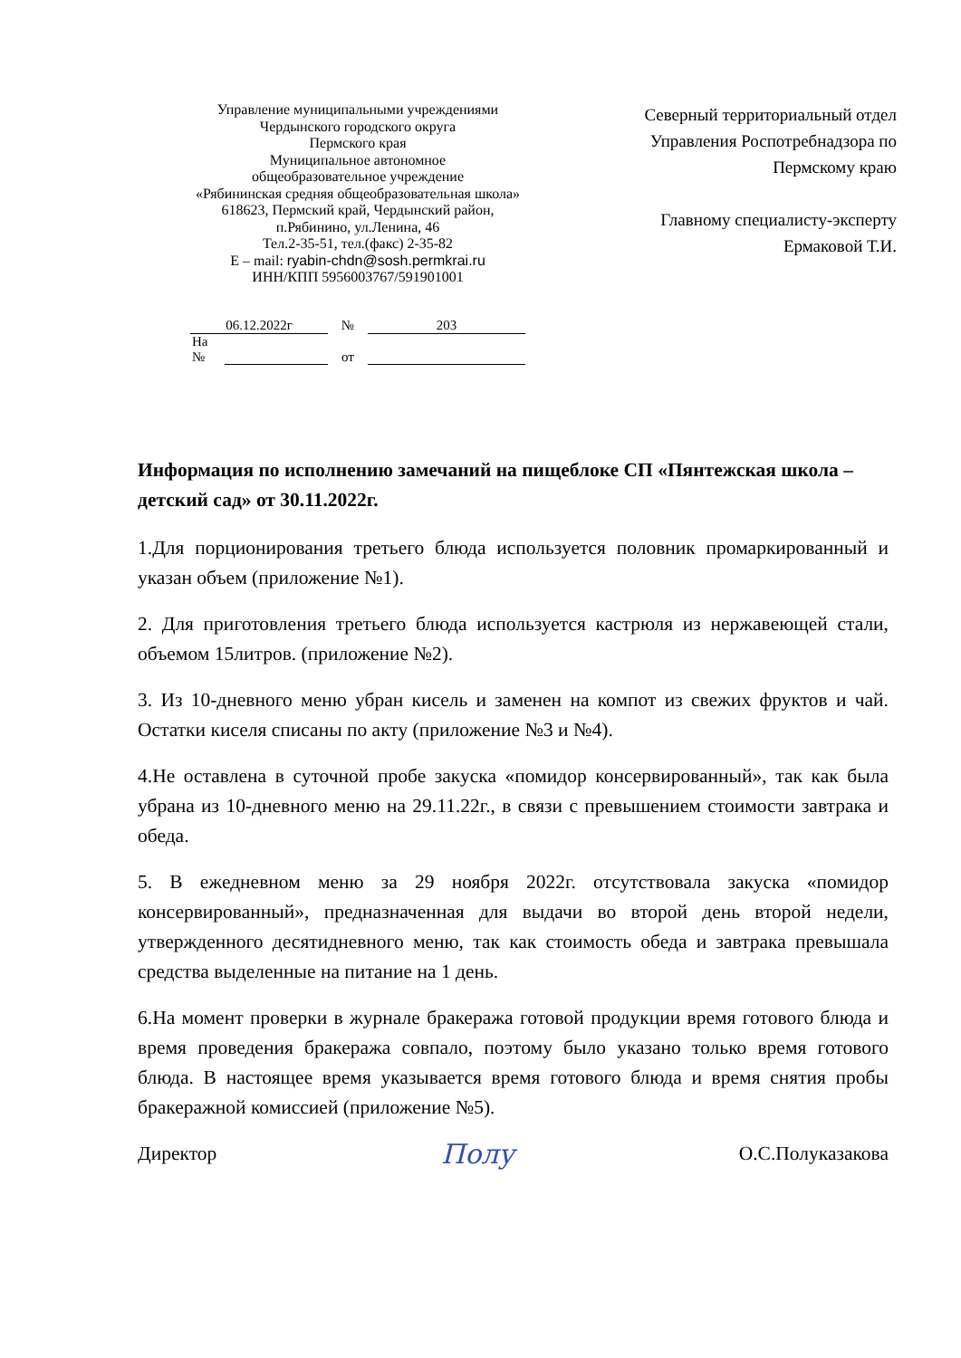Управление муниципальными учреждениями
Чердынского городского округа
Пермского края
Муниципальное автономное
общеобразовательное учреждение
«Рябининская средняя общеобразовательная школа»
618623, Пермский край, Чердынский район,
п.Рябинино, ул.Ленина, 46
Тел.2-35-51, тел.(факс) 2-35-82
E – mail: ryabin-chdn@sosh.permkrai.ru
ИНН/КПП 5956003767/591901001
Северный территориальный отдел
Управления Роспотребнадзора по
Пермскому краю
Главному специалисту-эксперту
Ермаковой Т.И.
| 06.12.2022г | | № | 203 |
| На № | | от | |
Информация по исполнению замечаний на пищеблоке СП «Пянтежская школа – детский сад» от 30.11.2022г.
1.Для порционирования третьего блюда используется половник промаркированный и указан объем (приложение №1).
2. Для приготовления третьего блюда используется кастрюля из нержавеющей стали, объемом 15литров. (приложение №2).
3. Из 10-дневного меню убран кисель и заменен на компот из свежих фруктов и чай. Остатки киселя списаны по акту (приложение №3 и №4).
4.Не оставлена в суточной пробе закуска «помидор консервированный», так как была убрана из 10-дневного меню на 29.11.22г., в связи с превышением стоимости завтрака и обеда.
5. В ежедневном меню за 29 ноября 2022г. отсутствовала закуска «помидор консервированный», предназначенная для выдачи во второй день второй недели, утвержденного десятидневного меню, так как стоимость обеда и завтрака превышала средства выделенные на питание на 1 день.
6.На момент проверки в журнале бракеража готовой продукции время готового блюда и время проведения бракеража совпало, поэтому было указано только время готового блюда. В настоящее время указывается время готового блюда и время снятия пробы бракеражной комиссией (приложение №5).
Директор Полу О.С.Полуказакова